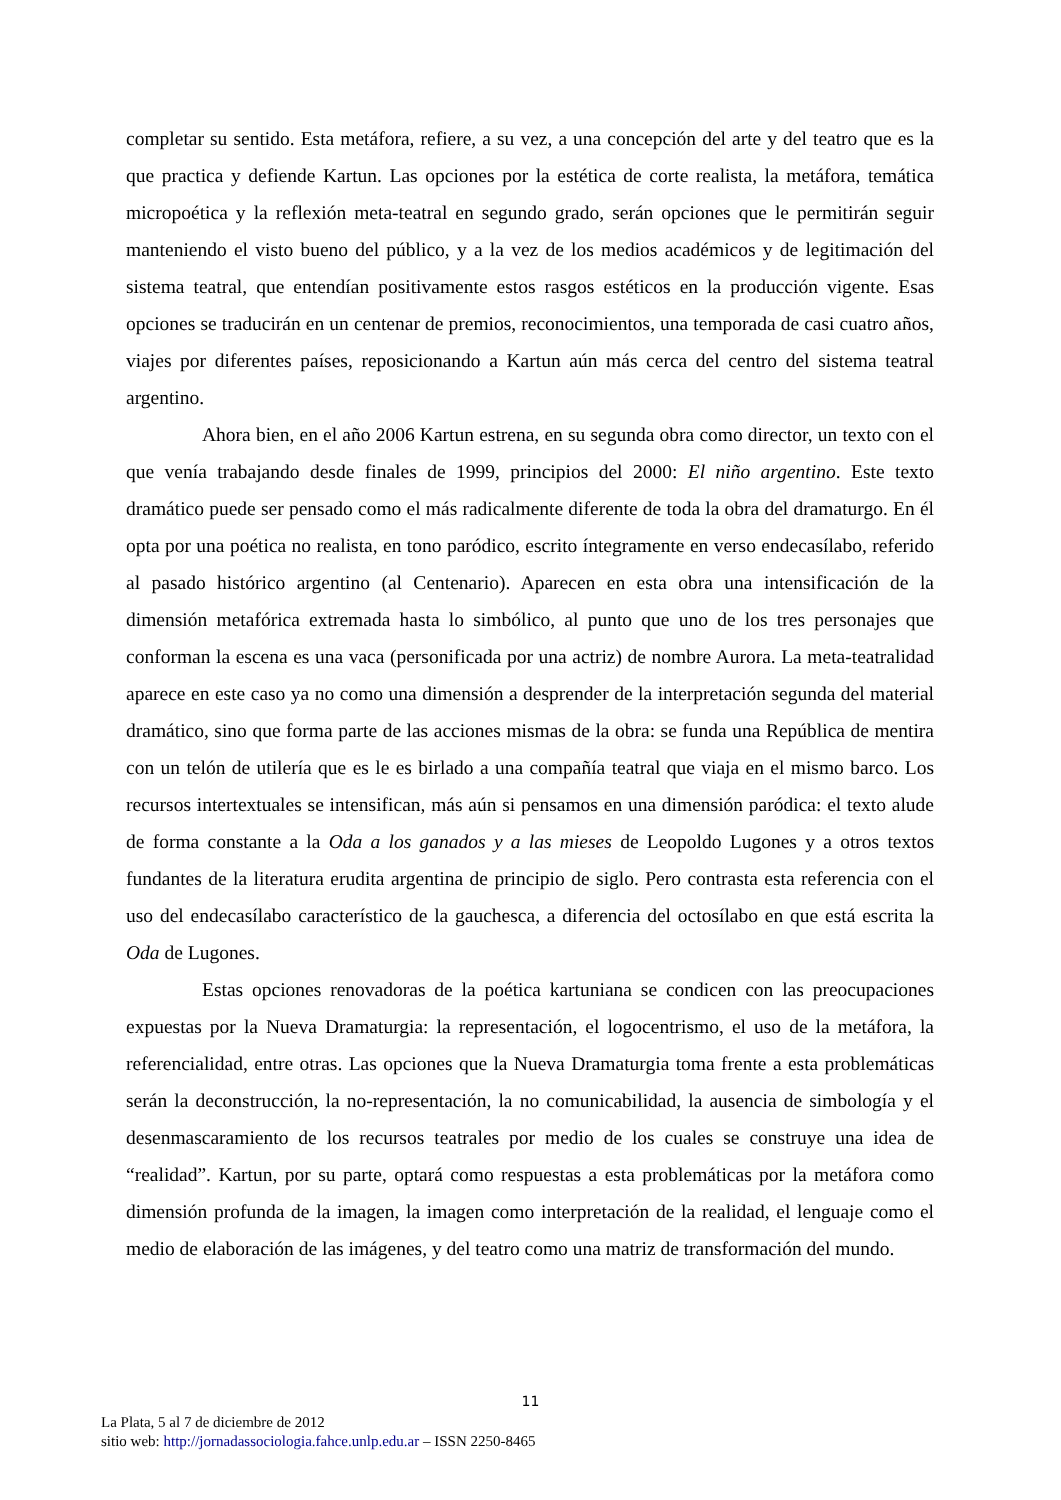completar su sentido. Esta metáfora, refiere, a su vez, a una concepción del arte y del teatro que es la que practica y defiende Kartun. Las opciones por la estética de corte realista, la metáfora, temática micropoética y la reflexión meta-teatral en segundo grado, serán opciones que le permitirán seguir manteniendo el visto bueno del público, y a la vez de los medios académicos y de legitimación del sistema teatral, que entendían positivamente estos rasgos estéticos en la producción vigente. Esas opciones se traducirán en un centenar de premios, reconocimientos, una temporada de casi cuatro años, viajes por diferentes países, reposicionando a Kartun aún más cerca del centro del sistema teatral argentino.
Ahora bien, en el año 2006 Kartun estrena, en su segunda obra como director, un texto con el que venía trabajando desde finales de 1999, principios del 2000: El niño argentino. Este texto dramático puede ser pensado como el más radicalmente diferente de toda la obra del dramaturgo. En él opta por una poética no realista, en tono paródico, escrito íntegramente en verso endecasílabo, referido al pasado histórico argentino (al Centenario). Aparecen en esta obra una intensificación de la dimensión metafórica extremada hasta lo simbólico, al punto que uno de los tres personajes que conforman la escena es una vaca (personificada por una actriz) de nombre Aurora. La meta-teatralidad aparece en este caso ya no como una dimensión a desprender de la interpretación segunda del material dramático, sino que forma parte de las acciones mismas de la obra: se funda una República de mentira con un telón de utilería que es le es birlado a una compañía teatral que viaja en el mismo barco. Los recursos intertextuales se intensifican, más aún si pensamos en una dimensión paródica: el texto alude de forma constante a la Oda a los ganados y a las mieses de Leopoldo Lugones y a otros textos fundantes de la literatura erudita argentina de principio de siglo. Pero contrasta esta referencia con el uso del endecasílabo característico de la gauchesca, a diferencia del octosílabo en que está escrita la Oda de Lugones.
Estas opciones renovadoras de la poética kartuniana se condicen con las preocupaciones expuestas por la Nueva Dramaturgia: la representación, el logocentrismo, el uso de la metáfora, la referencialidad, entre otras. Las opciones que la Nueva Dramaturgia toma frente a esta problemáticas serán la deconstrucción, la no-representación, la no comunicabilidad, la ausencia de simbología y el desenmascaramiento de los recursos teatrales por medio de los cuales se construye una idea de “realidad”. Kartun, por su parte, optará como respuestas a esta problemáticas por la metáfora como dimensión profunda de la imagen, la imagen como interpretación de la realidad, el lenguaje como el medio de elaboración de las imágenes, y del teatro como una matriz de transformación del mundo.
11
La Plata, 5 al 7 de diciembre de 2012
sitio web: http://jornadassociologia.fahce.unlp.edu.ar – ISSN 2250-8465